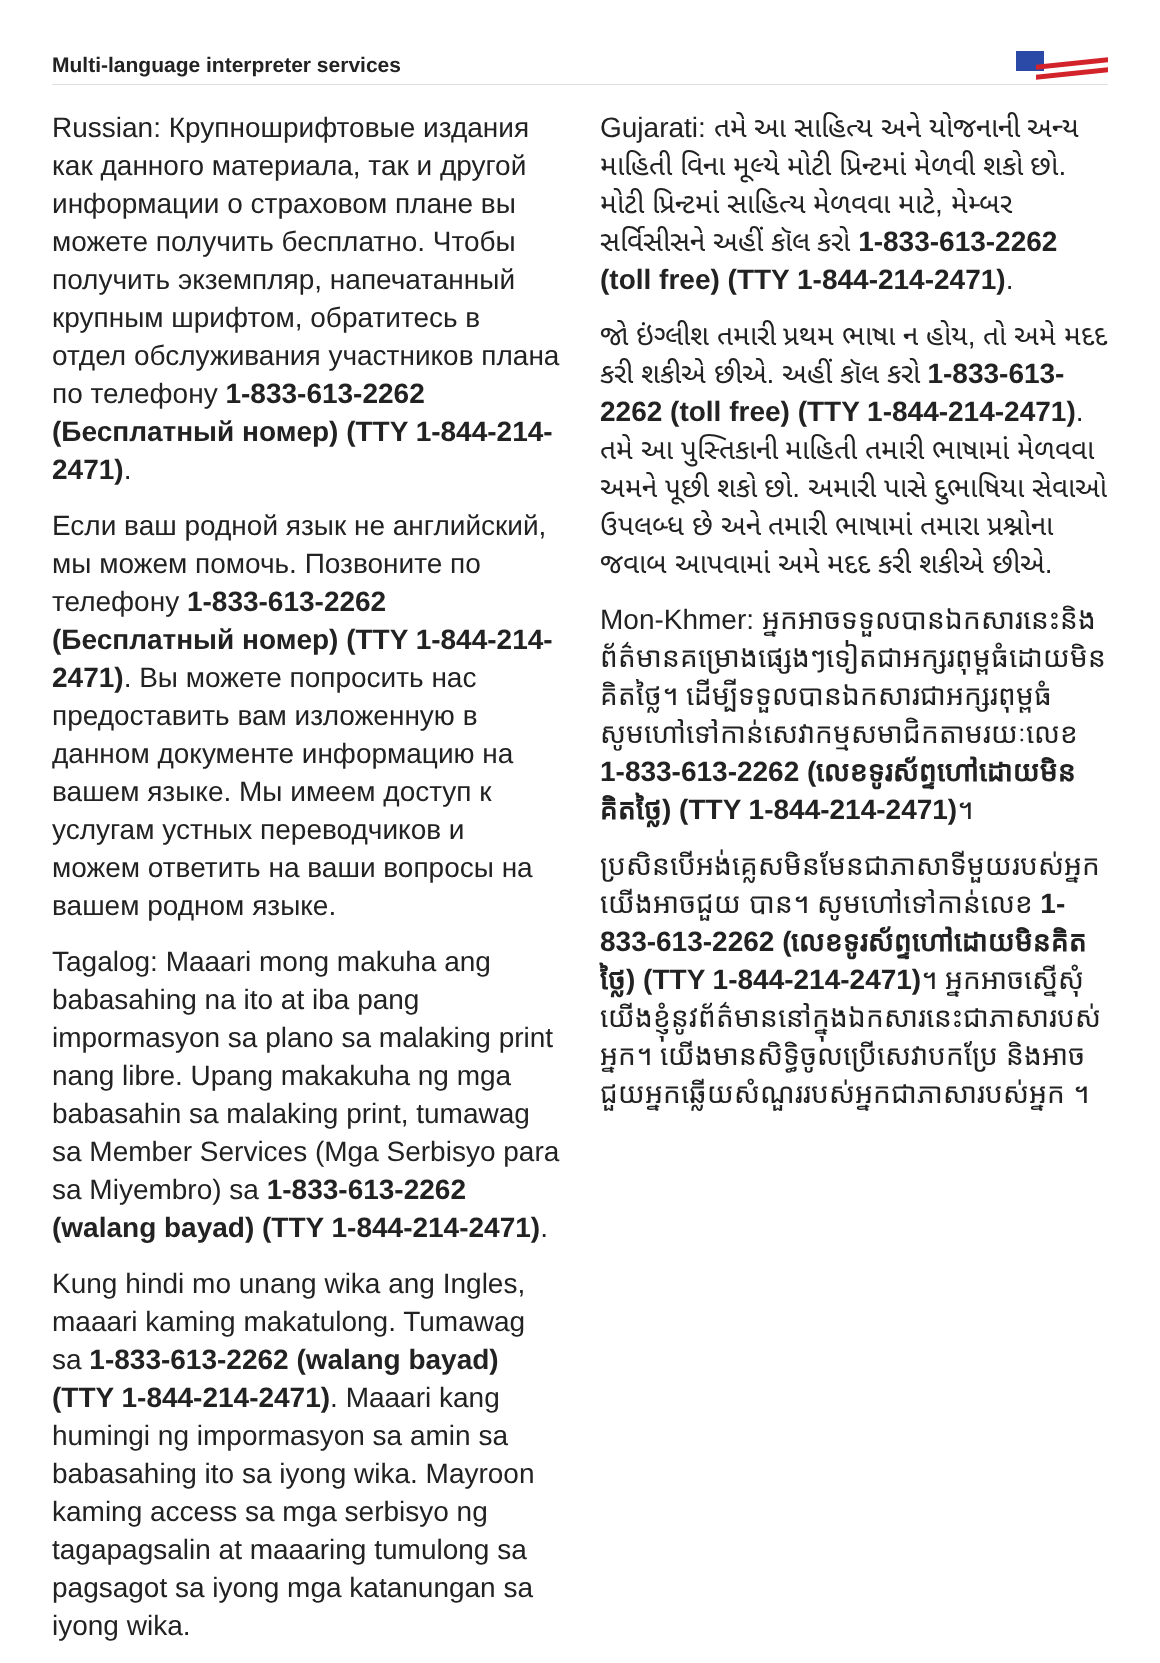Multi-language interpreter services
Russian: Крупношрифтовые издания как данного материала, так и другой информации о страховом плане вы можете получить бесплатно. Чтобы получить экземпляр, напечатанный крупным шрифтом, обратитесь в отдел обслуживания участников плана по телефону 1-833-613-2262 (Бесплатный номер) (TTY 1-844-214-2471).
Если ваш родной язык не английский, мы можем помочь. Позвоните по телефону 1-833-613-2262 (Бесплатный номер) (TTY 1-844-214-2471). Вы можете попросить нас предоставить вам изложенную в данном документе информацию на вашем языке. Мы имеем доступ к услугам устных переводчиков и можем ответить на ваши вопросы на вашем родном языке.
Tagalog: Maaari mong makuha ang babasahing na ito at iba pang impormasyon sa plano sa malaking print nang libre. Upang makakuha ng mga babasahin sa malaking print, tumawag sa Member Services (Mga Serbisyo para sa Miyembro) sa 1-833-613-2262 (walang bayad) (TTY 1-844-214-2471).
Kung hindi mo unang wika ang Ingles, maaari kaming makatulong. Tumawag sa 1-833-613-2262 (walang bayad) (TTY 1-844-214-2471). Maaari kang humingi ng impormasyon sa amin sa babasahing ito sa iyong wika. Mayroon kaming access sa mga serbisyo ng tagapagsalin at maaaring tumulong sa pagsagot sa iyong mga katanungan sa iyong wika.
Gujarati: તમે આ સાહિત્ય અને યોજનાની અન્ય માહિતી વિના મૂલ્યે મોટી પ્રિન્ટમાં મેળવી શકો છો. મોટી પ્રિન્ટમાં સાહિત્ય મેળવવા માટે, મેમ્બર સર્વિસીસને અહીં કૉલ કરો 1-833-613-2262 (toll free) (TTY 1-844-214-2471).
જો ઇંગ્લીશ તમારી પ્રથમ ભાષા ન હોય, તો અમે મદદ કરી શકીએ છીએ. અહીં કૉલ કરો 1-833-613-2262 (toll free) (TTY 1-844-214-2471). તમે આ પુસ્તિકાની માહિતી તમારી ભાષામાં મેળવવા અમને પૂછી શકો છો. અમારી પાસે દુભાષિયા સેવાઓ ઉપલબ્ધ છે અને તમારી ભાષામાં તમારા પ્રશ્નોના જવાબ આપવામાં અમે મદદ કરી શકીએ છીએ.
Mon-Khmer: អ្នកអាចទទួលបានឯកសារនេះនិងព័ត៌មានគម្រោងផ្សេងៗទៀតជាអក្សរពុម្ពធំដោយមិនគិតថ្លៃ។ ដើម្បីទទួលបានឯកសារជាអក្សរពុម្ពធំ សូមហៅទៅកាន់សេវាកម្មសមាជិកតាមរយៈលេខ 1-833-613-2262 (លេខទូរស័ព្ទហៅដោយមិនគិតថ្លៃ) (TTY 1-844-214-2471)។
ប្រសិនបើអង់គ្លេសមិនមែនជាភាសាទីមួយរបស់អ្នក យើងអាចជួយ បាន។ សូមហៅទៅកាន់លេខ 1-833-613-2262 (លេខទូរស័ព្ទហៅដោយមិនគិតថ្លៃ) (TTY 1-844-214-2471)។ អ្នកអាចស្នើសុំយើងខ្ញុំនូវព័ត៌មាននៅក្នុងឯកសារនេះជាភាសារបស់អ្នក។ យើងមានសិទ្ធិចូលប្រើសេវាបកប្រែ និងអាចជួយអ្នកឆ្លើយសំណួររបស់អ្នកជាភាសារបស់អ្នក ។